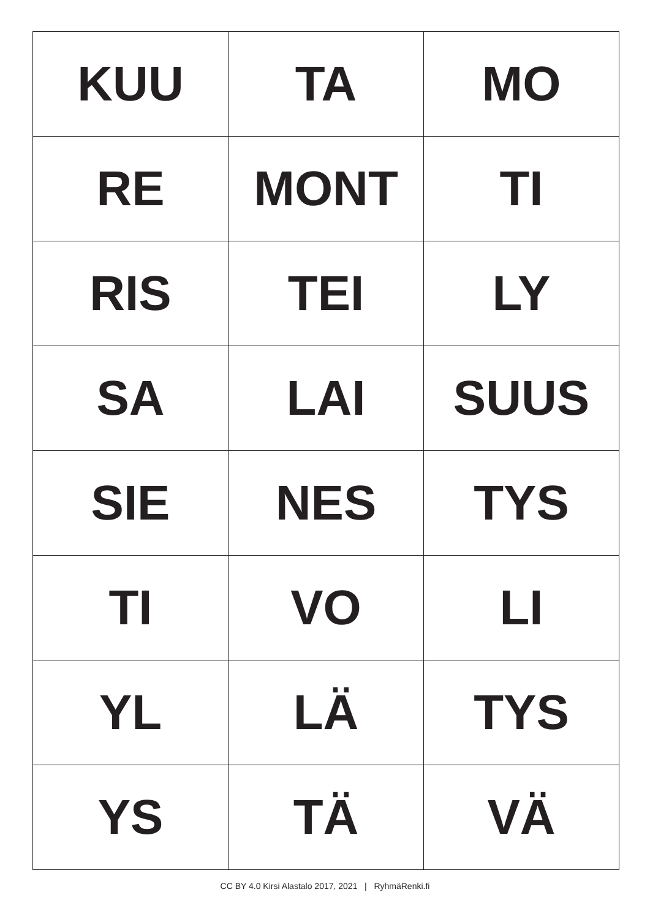| KUU | TA | MO |
| RE | MONT | TI |
| RIS | TEI | LY |
| SA | LAI | SUUS |
| SIE | NES | TYS |
| TI | VO | LI |
| YL | LÄ | TYS |
| YS | TÄ | VÄ |
CC BY 4.0 Kirsi Alastalo 2017, 2021 | RyhmäRenki.fi